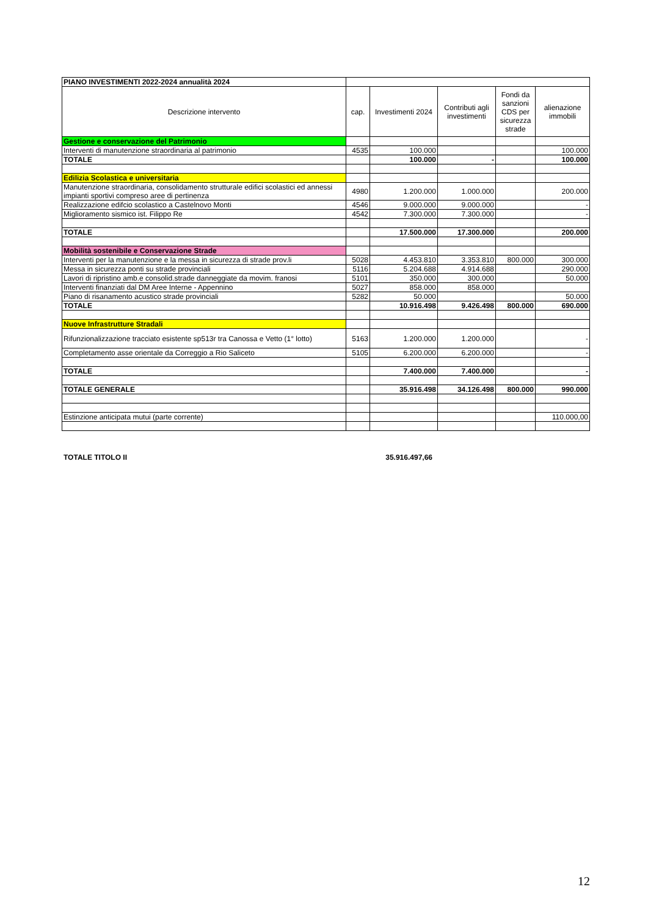| PIANO INVESTIMENTI 2022-2024 annualità 2024 | | | | | |
| Descrizione intervento | cap. | Investimenti 2024 | Contributi agli investimenti | Fondi da sanzioni CDS per sicurezza strade | alienazione immobili |
| Gestione e conservazione del Patrimonio | | | | | |
| Interventi di manutenzione straordinaria al patrimonio | 4535 | 100.000 | | | 100.000 |
| TOTALE | | 100.000 | - | | 100.000 |
| Edilizia Scolastica e universitaria | | | | | |
| Manutenzione straordinaria, consolidamento strutturale edifici scolastici ed annessi impianti sportivi compreso aree di pertinenza | 4980 | 1.200.000 | 1.000.000 | | 200.000 |
| Realizzazione edifcio scolastico a Castelnovo Monti | 4546 | 9.000.000 | 9.000.000 | | - |
| Miglioramento sismico ist. Filippo Re | 4542 | 7.300.000 | 7.300.000 | | - |
| TOTALE | | 17.500.000 | 17.300.000 | | 200.000 |
| Mobilità sostenibile e Conservazione Strade | | | | | |
| Interventi per la manutenzione e la messa in sicurezza di strade prov.li | 5028 | 4.453.810 | 3.353.810 | 800.000 | 300.000 |
| Messa in sicurezza ponti su strade provinciali | 5116 | 5.204.688 | 4.914.688 | | 290.000 |
| Lavori di ripristino amb.e consolid.strade danneggiate da movim. franosi | 5101 | 350.000 | 300.000 | | 50.000 |
| Interventi finanziati dal DM Aree Interne - Appennino | 5027 | 858.000 | 858.000 | | |
| Piano di risanamento acustico strade provinciali | 5282 | 50.000 | | | 50.000 |
| TOTALE | | 10.916.498 | 9.426.498 | 800.000 | 690.000 |
| Nuove Infrastrutture Stradali | | | | | |
| Rifunzionalizzazione tracciato esistente sp513r tra Canossa e Vetto (1° lotto) | 5163 | 1.200.000 | 1.200.000 | | - |
| Completamento asse orientale da Correggio a Rio Saliceto | 5105 | 6.200.000 | 6.200.000 | | - |
| TOTALE | | 7.400.000 | 7.400.000 | | - |
| TOTALE GENERALE | | 35.916.498 | 34.126.498 | 800.000 | 990.000 |
| Estinzione anticipata mutui (parte corrente) | | | | | 110.000,00 |
TOTALE TITOLO II 35.916.497,66
12